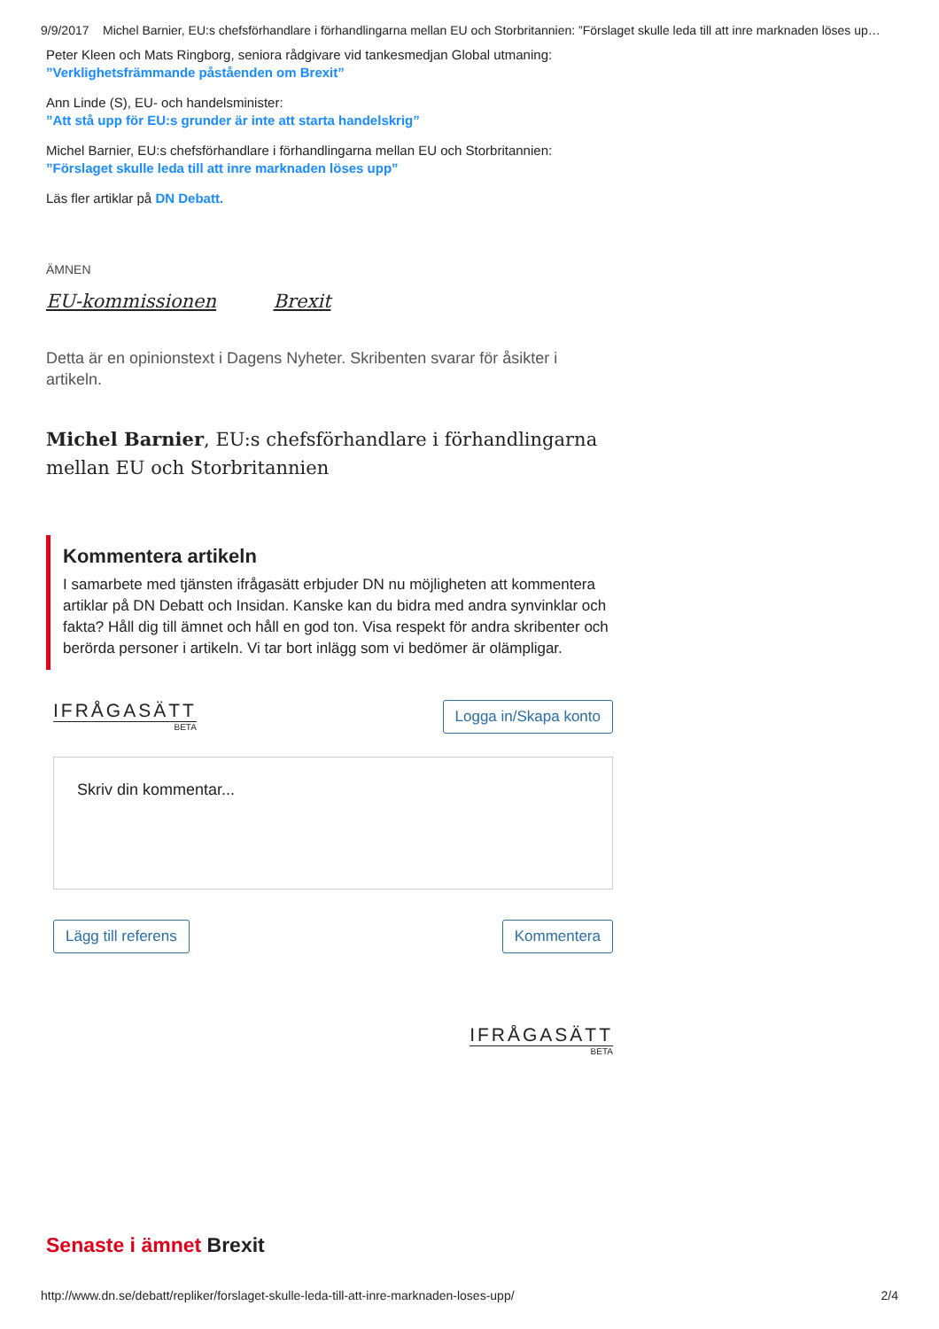9/9/2017 Michel Barnier, EU:s chefsförhandlare i förhandlingarna mellan EU och Storbritannien: ”Förslaget skulle leda till att inre marknaden löses up…
Peter Kleen och Mats Ringborg, seniora rådgivare vid tankesmedjan Global utmaning:
”Verklighetsfrämmande påståenden om Brexit”
Ann Linde (S), EU- och handelsminister:
”Att stå upp för EU:s grunder är inte att starta handelskrig”
Michel Barnier, EU:s chefsförhandlare i förhandlingarna mellan EU och Storbritannien:
”Förslaget skulle leda till att inre marknaden löses upp”
Läs fler artiklar på DN Debatt.
ÄMNEN
EU-kommissionen Brexit
Detta är en opinionstext i Dagens Nyheter. Skribenten svarar för åsikter i artikeln.
Michel Barnier, EU:s chefsförhandlare i förhandlingarna mellan EU och Storbritannien
Kommentera artikeln
I samarbete med tjänsten ifrågasätt erbjuder DN nu möjligheten att kommentera artiklar på DN Debatt och Insidan. Kanske kan du bidra med andra synvinklar och fakta? Håll dig till ämnet och håll en god ton. Visa respekt för andra skribenter och berörda personer i artikeln. Vi tar bort inlägg som vi bedömer är olämpligar.
IFRÅGASÄTT
BETA
Logga in/Skapa konto
Skriv din kommentar...
Lägg till referens Kommentera
IFRÅGASÄTT
BETA
Senaste i ämnet Brexit
http://www.dn.se/debatt/repliker/forslaget-skulle-leda-till-att-inre-marknaden-loses-upp/ 2/4